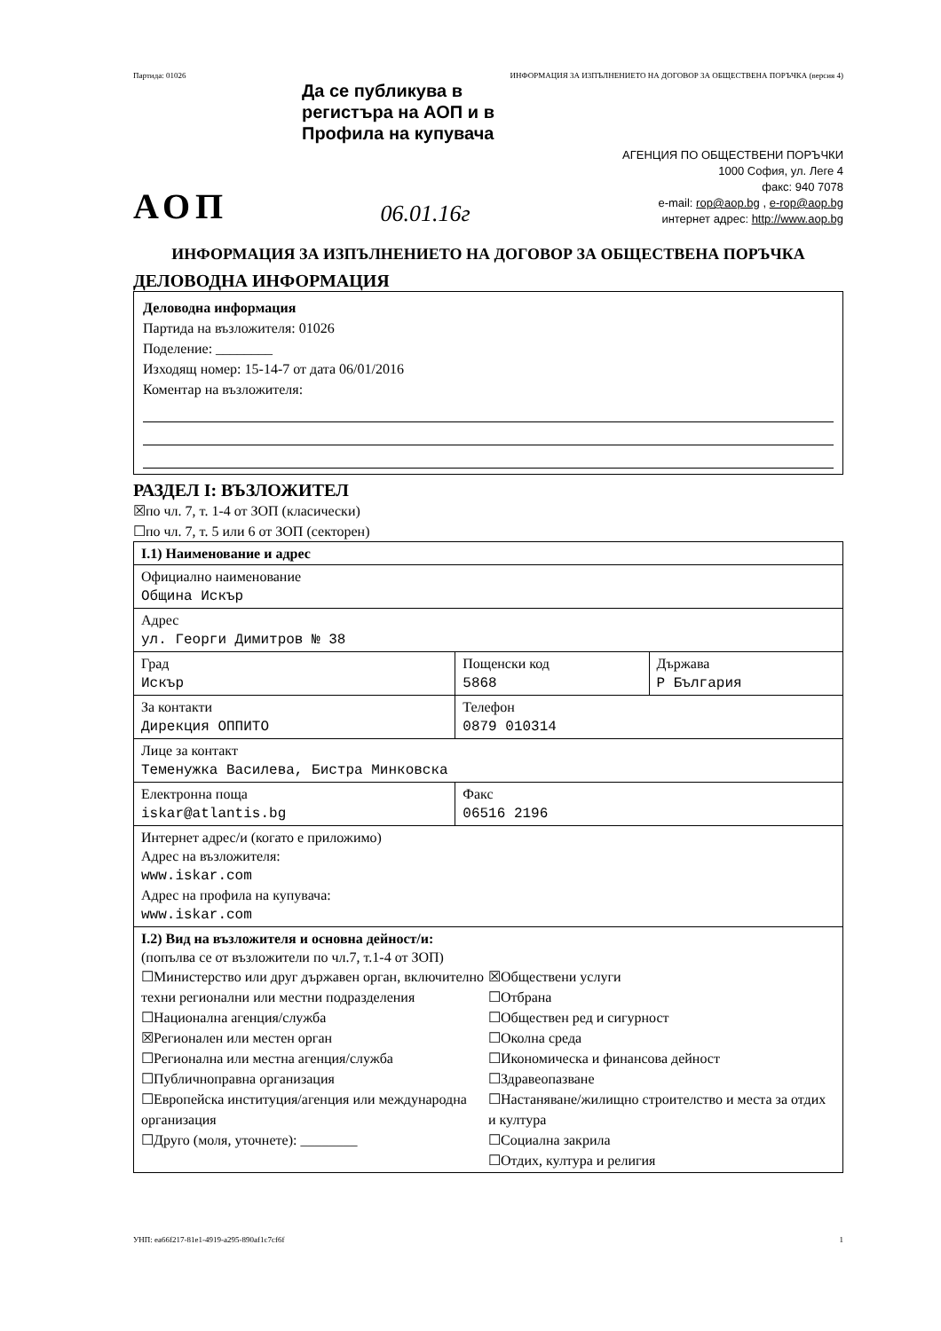Партида: 01026 ИНФОРМАЦИЯ ЗА ИЗПЪЛНЕНИЕТО НА ДОГОВОР ЗА ОБЩЕСТВЕНА ПОРЪЧКА (версия 4)
Да се публикува в регистъра на АОП и в Профила на купувача
АОП 06.01.16г
АГЕНЦИЯ ПО ОБЩЕСТВЕНИ ПОРЪЧКИ
1000 София, ул. Леге 4
факс: 940 7078
e-mail: rop@aop.bg , e-rop@aop.bg
интернет адрес: http://www.aop.bg
ИНФОРМАЦИЯ ЗА ИЗПЪЛНЕНИЕТО НА ДОГОВОР ЗА ОБЩЕСТВЕНА ПОРЪЧКА
ДЕЛОВОДНА ИНФОРМАЦИЯ
Деловодна информация
Партида на възложителя: 01026
Поделение: ________
Изходящ номер: 15-14-7 от дата 06/01/2016
Коментар на възложителя:
РАЗДЕЛ I: ВЪЗЛОЖИТЕЛ
☒по чл. 7, т. 1-4 от ЗОП (класически)
☐по чл. 7, т. 5 или 6 от ЗОП (секторен)
| I.1) Наименование и адрес | | |
| Официално наименование Община Искър | | |
| Адрес ул. Георги Димитров № 38 | | |
| Град Искър | Пощенски код 5868 | Държава Р България |
| За контакти Дирекция ОППИТО | Телефон 0879 010314 | |
| Лице за контакт Теменужка Василева, Бистра Минковска | | |
| Електронна поща iskar@atlantis.bg | Факс 06516 2196 | |
| Интернет адрес/и (когато е приложимо) Адрес на възложителя: www.iskar.com Адрес на профила на купувача: www.iskar.com | | |
| I.2) Вид на възложителя и основна дейност/и: (попълва се от възложители по чл.7, т.1-4 от ЗОП) ☐Министерство или друг държавен орган, включително техни регионални или местни подразделения ☐Национална агенция/служба ☒Регионален или местен орган ☐Регионална или местна агенция/служба ☐Публичноправна организация ☐Европейска институция/агенция или международна организация ☐Друго (моля, уточнете): ________ ☒Обществени услуги ☐Отбрана ☐Обществен ред и сигурност ☐Околна среда ☐Икономическа и финансова дейност ☐Здравеопазване ☐Настаняване/жилищно строителство и места за отдих и култура ☐Социална закрила ☐Отдих, култура и религия | | |
УНП: ea66f217-81e1-4919-a295-890af1c7cf6f 1